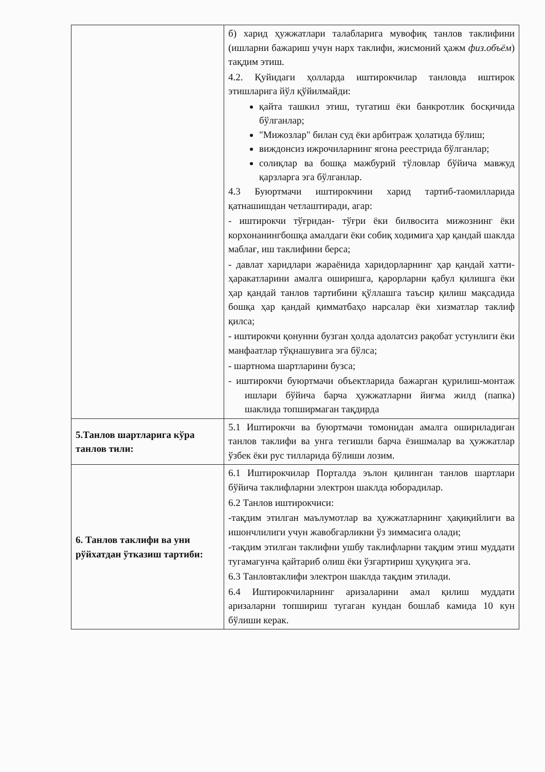| | б) харид ҳужжатлари талабларига мувофиқ танлов таклифини (ишларни бажариш учун нарх таклифи, жисмоний ҳажм физ.объём ) тақдим этиш. 4.2. Қуйидаги ҳолларда иштирокчилар танловда иштирок этишларига йўл қўйилмайди: қайта ташкил этиш, тугатиш ёки банкротлик босқичида бўлганлар; "Мижозлар" билан суд ёки арбитраж ҳолатида бўлиш; виждонсиз ижрочиларнинг ягона реестрида бўлганлар; солиқлар ва бошқа мажбурий тўловлар бўйича мавжуд қарзларга эга бўлганлар. 4.3 Буюртмачи иштирокчини харид тартиб-таомилларида қатнашишдан четлаштиради, агар: - иштирокчи тўғридан- тўғри ёки билвосита мижознинг ёки корхонанингбошқа амалдаги ёки собиқ ходимига ҳар қандай шаклда маблағ, иш таклифини берса; - давлат харидлари жараёнида харидорларнинг ҳар қандай хатти-ҳаракатларини амалга оширишга, қарорларни қабул қилишга ёки ҳар қандай танлов тартибини қўллашга таъсир қилиш мақсадида бошқа ҳар қандай қимматбаҳо нарсалар ёки хизматлар таклиф қилса; - иштирокчи қонунни бузган ҳолда адолатсиз рақобат устунлиги ёки манфаатлар тўқнашувига эга бўлса; - шартнома шартларини бузса; - иштирокчи буюртмачи объектларида бажарган қурилиш-монтаж ишлари бўйича барча ҳужжатларни йиғма жилд (папка) шаклида топширмаган тақдирда |
| 5.Танлов шартларига кўра танлов тили: | 5.1 Иштирокчи ва буюртмачи томонидан амалга ошириладиган танлов таклифи ва унга тегишли барча ёзишмалар ва ҳужжатлар ўзбек ёки рус тилларида бўлиши лозим. |
| 6. Танлов таклифи ва уни рўйхатдан ўтказиш тартиби: | 6.1 Иштирокчилар Порталда эълон қилинган танлов шартлари бўйича таклифларни электрон шаклда юборадилар. 6.2 Танлов иштирокчиси: -тақдим этилган маълумотлар ва ҳужжатларнинг ҳақиқийлиги ва ишончлилиги учун жавобгарликни ўз зиммасига олади; -тақдим этилган таклифни ушбу таклифларни тақдим этиш муддати тугамагунча қайтариб олиш ёки ўзгартириш ҳуқуқига эга. 6.3 Танловтаклифи электрон шаклда тақдим этилади. 6.4 Иштирокчиларнинг аризаларини амал қилиш муддати аризаларни топшириш тугаган кундан бошлаб камида 10 кун бўлиши керак. |